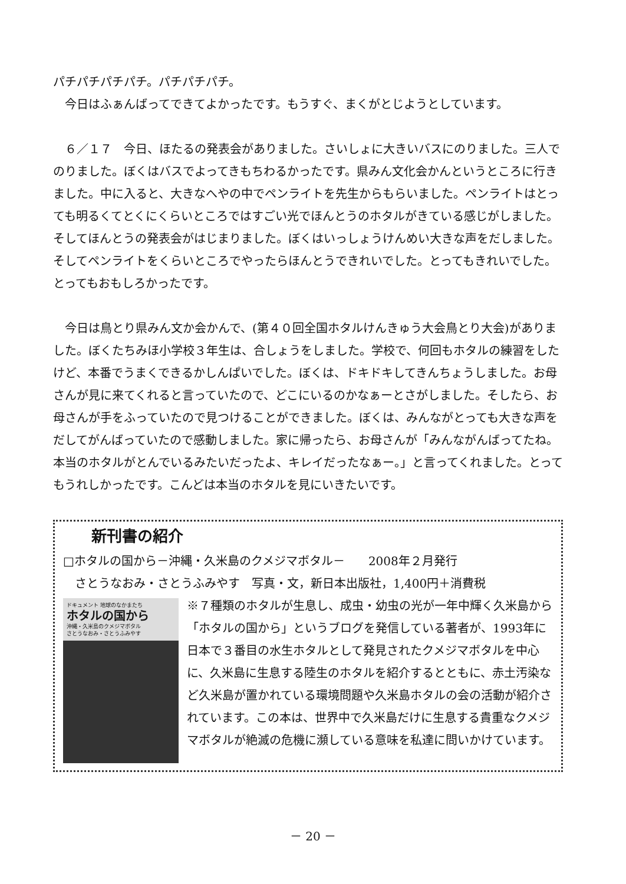パチパチパチパチ。パチパチパチ。
　今日はふぁんばってできてよかったです。もうすぐ、まくがとじようとしています。
　６／１７　今日、ほたるの発表会がありました。さいしょに大きいバスにのりました。三人でのりました。ぼくはバスでよってきもちわるかったです。県みん文化会かんというところに行きました。中に入ると、大きなへやの中でペンライトを先生からもらいました。ペンライトはとっても明るくてとくにくらいところではすごい光でほんとうのホタルがきている感じがしました。そしてほんとうの発表会がはじまりました。ぼくはいっしょうけんめい大きな声をだしました。そしてペンライトをくらいところでやったらほんとうできれいでした。とってもきれいでした。とってもおもしろかったです。
　今日は鳥とり県みん文か会かんで、(第４０回全国ホタルけんきゅう大会鳥とり大会)がありました。ぼくたちみほ小学校３年生は、合しょうをしました。学校で、何回もホタルの練習をしたけど、本番でうまくできるかしんぱいでした。ぼくは、ドキドキしてきんちょうしました。お母さんが見に来てくれると言っていたので、どこにいるのかなぁーとさがしました。そしたら、お母さんが手をふっていたので見つけることができました。ぼくは、みんながとっても大きな声をだしてがんばっていたので感動しました。家に帰ったら、お母さんが「みんながんばってたね。本当のホタルがとんでいるみたいだったよ、キレイだったなぁー。」と言ってくれました。とってもうれしかったです。こんどは本当のホタルを見にいきたいです。
新刊書の紹介
□ホタルの国から－沖縄・久米島のクメジマボタル－　　2008年２月発行
　さとうなおみ・さとうふみやす　写真・文，新日本出版社，1,400円＋消費税
ドキュメント 地球のなかまたち
ホタルの国から
沖縄・久米島のクメジマボタル
さとうなおみ・さとうふみやす
※７種類のホタルが生息し、成虫・幼虫の光が一年中輝く久米島から「ホタルの国から」というブログを発信している著者が、1993年に日本で３番目の水生ホタルとして発見されたクメジマボタルを中心に、久米島に生息する陸生のホタルを紹介するとともに、赤土汚染など久米島が置かれている環境問題や久米島ホタルの会の活動が紹介されています。この本は、世界中で久米島だけに生息する貴重なクメジマボタルが絶滅の危機に瀕している意味を私達に問いかけています。
－ 20 －